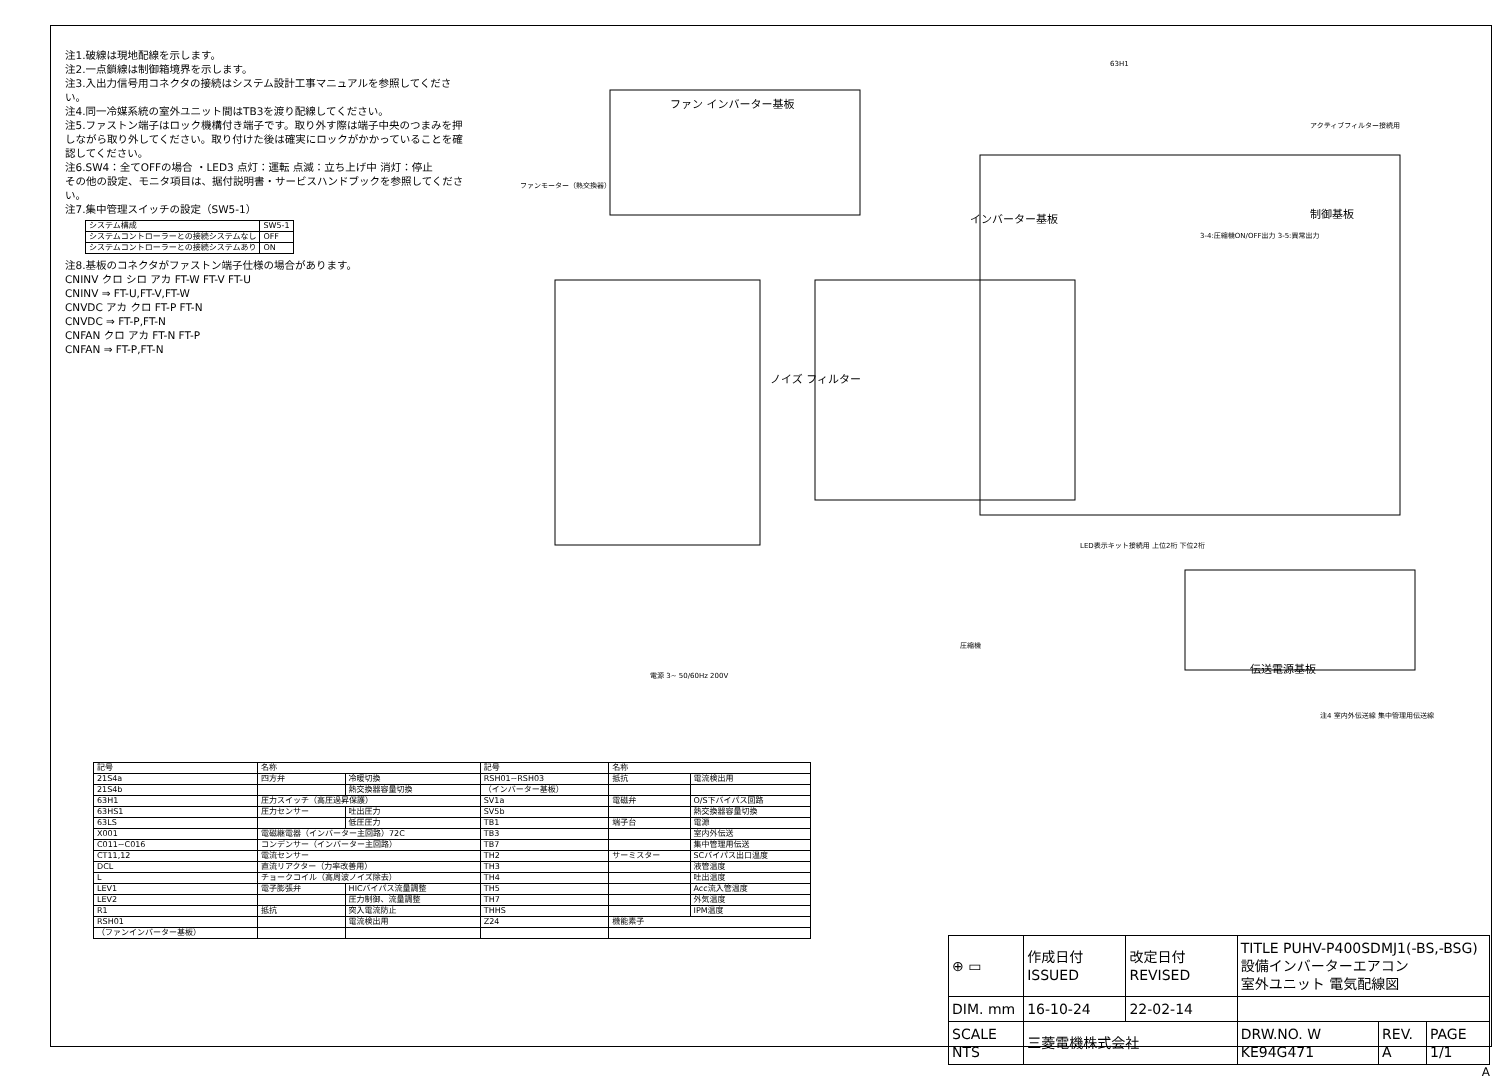注1.破線は現地配線を示します。
注2.一点鎖線は制御箱境界を示します。
注3.入出力信号用コネクタの接続はシステム設計工事マニュアルを参照してください。
注4.同一冷媒系統の室外ユニット間はTB3を渡り配線してください。
注5.ファストン端子はロック機構付き端子です。取り外す際は端子中央のつまみを押しながら取り外してください。取り付けた後は確実にロックがかかっていることを確認してください。
注6.SW4：全てOFFの場合 ・LED3 点灯：運転 点滅：立ち上げ中 消灯：停止
その他の設定、モニタ項目は、据付説明書・サービスハンドブックを参照してください。
注7.集中管理スイッチの設定（SW5-1）
| システム構成 | SW5-1 |
| --- | --- |
| システムコントローラーとの接続システムなし | OFF |
| システムコントローラーとの接続システムあり | ON |
注8.基板のコネクタがファストン端子仕様の場合があります。
CNINV クロ シロ アカ FT-W FT-V FT-U
CNINV ⇒ FT-U,FT-V,FT-W
CNVDC アカ クロ FT-P FT-N
CNVDC ⇒ FT-P,FT-N
CNFAN クロ アカ FT-N FT-P
CNFAN ⇒ FT-P,FT-N
ファン インバーター基板
インバーター基板
63H1
制御基板
3-4:圧縮機ON/OFF出力 3-5:異常出力
アクティブフィルター接続用
ファンモーター（熱交換器）
ノイズ フィルター
LED表示キット接続用 上位2桁 下位2桁
圧縮機
伝送電源基板
電源 3~ 50/60Hz 200V
注4 室内外伝送線 集中管理用伝送線
| 記号 | 名称 | | 記号 | 名称 | |
| --- | --- | --- | --- | --- | --- |
| 21S4a | 四方弁 | 冷暖切換 | RSH01~RSH03 | 抵抗 | 電流検出用 |
| 21S4b | | 熱交換器容量切換 | （インバーター基板） | | |
| 63H1 | 圧力スイッチ（高圧過昇保護） | | SV1a | 電磁弁 | O/S下バイパス回路 |
| 63HS1 | 圧力センサー | 吐出圧力 | SV5b | | 熱交換器容量切換 |
| 63LS | | 低圧圧力 | TB1 | 端子台 | 電源 |
| X001 | 電磁継電器（インバーター主回路）72C | | TB3 | | 室内外伝送 |
| C011~C016 | コンデンサー（インバーター主回路） | | TB7 | | 集中管理用伝送 |
| CT11,12 | 電流センサー | | TH2 | サーミスター | SCバイパス出口温度 |
| DCL | 直流リアクター（力率改善用） | | TH3 | | 液管温度 |
| L | チョークコイル（高周波ノイズ除去） | | TH4 | | 吐出温度 |
| LEV1 | 電子膨張弁 | HICバイパス流量調整 | TH5 | | Acc流入管温度 |
| LEV2 | | 圧力制御、流量調整 | TH7 | | 外気温度 |
| R1 | 抵抗 | 突入電流防止 | THHS | | IPM温度 |
| RSH01 | | 電流検出用 | Z24 | 機能素子 | |
| （ファンインバーター基板） | | | | | |
| ⊕ ▭ | 作成日付 ISSUED | 改定日付 REVISED | TITLE PUHV-P400SDMJ1(-BS,-BSG) 設備インバーターエアコン 室外ユニット 電気配線図 | | |
| DIM. mm | 16-10-24 | 22-02-14 | | | |
| SCALE NTS | 三菱電機株式会社 | | DRW.NO. W KE94G471 | REV. A | PAGE 1/1 |
A